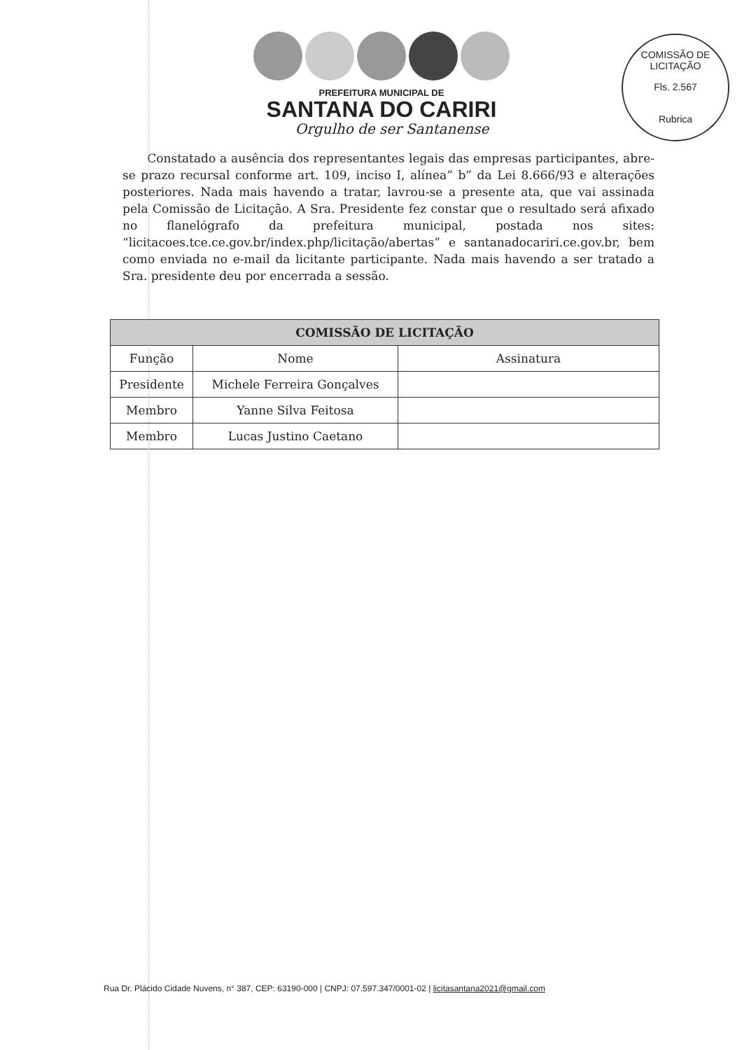COMISSÃO DE LICITAÇÃO
Fls. 2.567
Rubrica
PREFEITURA MUNICIPAL DE
SANTANA DO CARIRI
Orgulho de ser Santanense
Constatado a ausência dos representantes legais das empresas participantes, abre-se prazo recursal conforme art. 109, inciso I, alínea” b” da Lei 8.666/93 e alterações posteriores. Nada mais havendo a tratar, lavrou-se a presente ata, que vai assinada pela Comissão de Licitação. A Sra. Presidente fez constar que o resultado será afixado no flanelógrafo da prefeitura municipal, postada nos sites: “licitacoes.tce.ce.gov.br/index.php/licitação/abertas” e santanadocariri.ce.gov.br, bem como enviada no e-mail da licitante participante. Nada mais havendo a ser tratado a Sra. presidente deu por encerrada a sessão.
| COMISSÃO DE LICITAÇÃO | | |
| --- | --- | --- |
| Função | Nome | Assinatura |
| Presidente | Michele Ferreira Gonçalves | |
| Membro | Yanne Silva Feitosa | |
| Membro | Lucas Justino Caetano | |
Rua Dr. Plácido Cidade Nuvens, n° 387, CEP: 63190-000 | CNPJ: 07.597.347/0001-02 | licitasantana2021@gmail.com